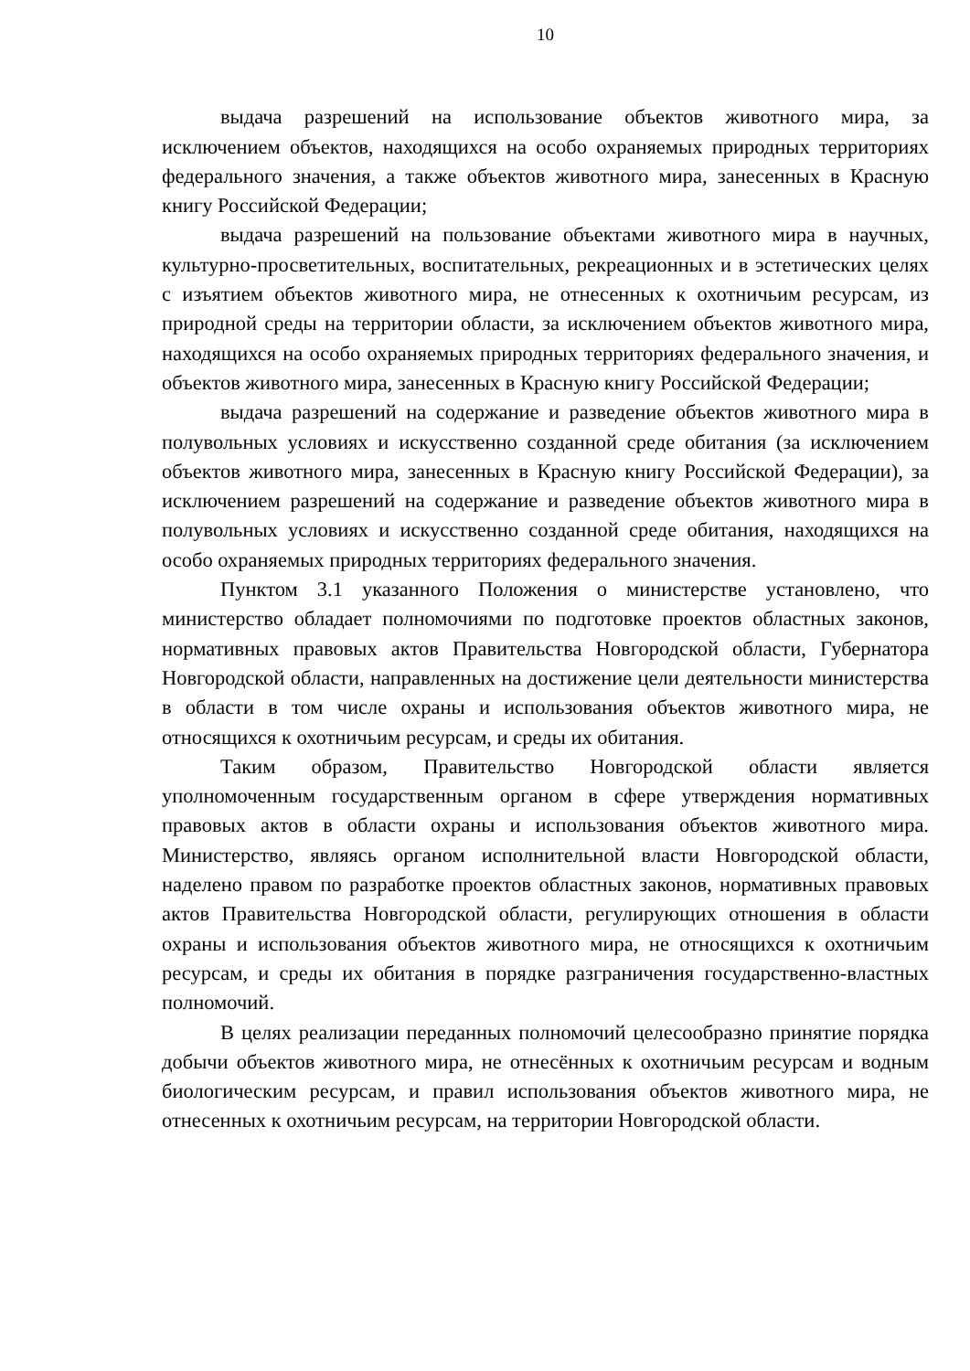10
выдача разрешений на использование объектов животного мира, за исключением объектов, находящихся на особо охраняемых природных территориях федерального значения, а также объектов животного мира, занесенных в Красную книгу Российской Федерации;
выдача разрешений на пользование объектами животного мира в научных, культурно-просветительных, воспитательных, рекреационных и в эстетических целях с изъятием объектов животного мира, не отнесенных к охотничьим ресурсам, из природной среды на территории области, за исключением объектов животного мира, находящихся на особо охраняемых природных территориях федерального значения, и объектов животного мира, занесенных в Красную книгу Российской Федерации;
выдача разрешений на содержание и разведение объектов животного мира в полувольных условиях и искусственно созданной среде обитания (за исключением объектов животного мира, занесенных в Красную книгу Российской Федерации), за исключением разрешений на содержание и разведение объектов животного мира в полувольных условиях и искусственно созданной среде обитания, находящихся на особо охраняемых природных территориях федерального значения.
Пунктом 3.1 указанного Положения о министерстве установлено, что министерство обладает полномочиями по подготовке проектов областных законов, нормативных правовых актов Правительства Новгородской области, Губернатора Новгородской области, направленных на достижение цели деятельности министерства в области в том числе охраны и использования объектов животного мира, не относящихся к охотничьим ресурсам, и среды их обитания.
Таким образом, Правительство Новгородской области является уполномоченным государственным органом в сфере утверждения нормативных правовых актов в области охраны и использования объектов животного мира. Министерство, являясь органом исполнительной власти Новгородской области, наделено правом по разработке проектов областных законов, нормативных правовых актов Правительства Новгородской области, регулирующих отношения в области охраны и использования объектов животного мира, не относящихся к охотничьим ресурсам, и среды их обитания в порядке разграничения государственно-властных полномочий.
В целях реализации переданных полномочий целесообразно принятие порядка добычи объектов животного мира, не отнесённых к охотничьим ресурсам и водным биологическим ресурсам, и правил использования объектов животного мира, не отнесенных к охотничьим ресурсам, на территории Новгородской области.